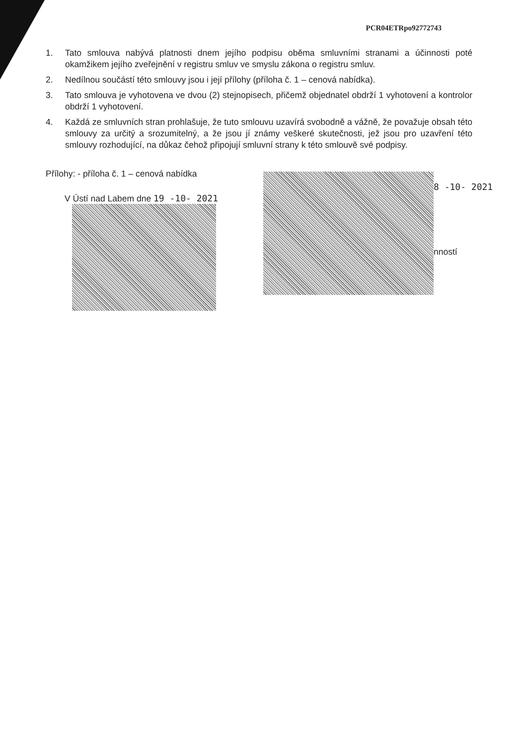PCR04ETRpo92772743
1. Tato smlouva nabývá platnosti dnem jejího podpisu oběma smluvními stranami a účinnosti poté okamžikem jejího zveřejnění v registru smluv ve smyslu zákona o registru smluv.
2. Nedílnou součástí této smlouvy jsou i její přílohy (příloha č. 1 – cenová nabídka).
3. Tato smlouva je vyhotovena ve dvou (2) stejnopisech, přičemž objednatel obdrží 1 vyhotovení a kontrolor obdrží 1 vyhotovení.
4. Každá ze smluvních stran prohlašuje, že tuto smlouvu uzavírá svobodně a vážně, že považuje obsah této smlouvy za určitý a srozumitelný, a že jsou jí známy veškeré skutečnosti, jež jsou pro uzavření této smlouvy rozhodující, na důkaz čehož připojují smluvní strany k této smlouvě své podpisy.
Přílohy: - příloha č. 1 – cenová nabídka
V Ústí nad Labem dne 19 -10- 2021
8 -10- 2021
nností